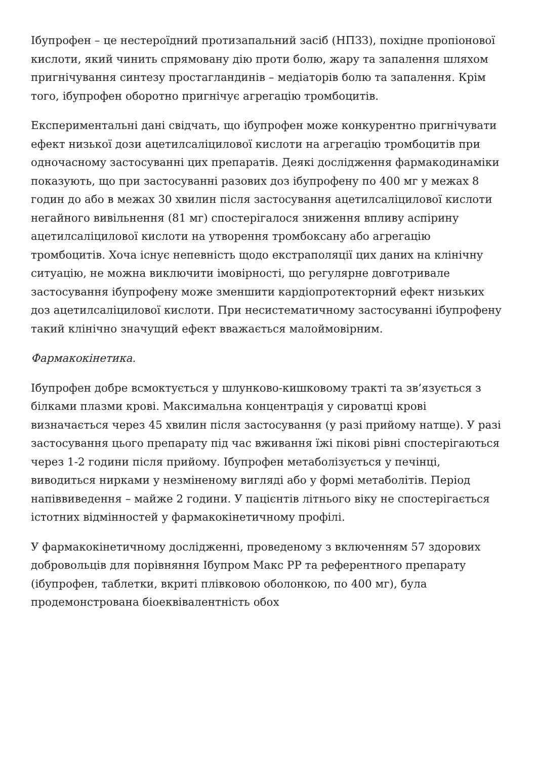Ібупрофен – це нестероїдний протизапальний засіб (НПЗЗ), похідне пропіонової кислоти, який чинить спрямовану дію проти болю, жару та запалення шляхом пригнічування синтезу простагландинів – медіаторів болю та запалення. Крім того, ібупрофен оборотно пригнічує агрегацію тромбоцитів.
Експериментальні дані свідчать, що ібупрофен може конкурентно пригнічувати ефект низької дози ацетилсаліцилової кислоти на агрегацію тромбоцитів при одночасному застосуванні цих препаратів. Деякі дослідження фармакодинаміки показують, що при застосуванні разових доз ібупрофену по 400 мг у межах 8 годин до або в межах 30 хвилин після застосування ацетилсаліцилової кислоти негайного вивільнення (81 мг) спостерігалося зниження впливу аспірину ацетилсаліцилової кислоти на утворення тромбоксану або агрегацію тромбоцитів. Хоча існує непевність щодо екстраполяції цих даних на клінічну ситуацію, не можна виключити імовірності, що регулярне довготривале застосування ібупрофену може зменшити кардіопротекторний ефект низьких доз ацетилсаліцилової кислоти. При несистематичному застосуванні ібупрофену такий клінічно значущий ефект вважається малоймовірним.
Фармакокінетика.
Ібупрофен добре всмоктується у шлунково-кишковому тракті та зв’язується з білками плазми крові. Максимальна концентрація у сироватці крові визначається через 45 хвилин після застосування (у разі прийому натще). У разі застосування цього препарату під час вживання їжі пікові рівні спостерігаються через 1-2 години після прийому. Ібупрофен метаболізується у печінці, виводиться нирками у незміненому вигляді або у формі метаболітів. Період напіввиведення – майже 2 години. У пацієнтів літнього віку не спостерігається істотних відмінностей у фармакокінетичному профілі.
У фармакокінетичному дослідженні, проведеному з включенням 57 здорових добровольців для порівняння Ібупром Макс РР та референтного препарату (ібупрофен, таблетки, вкриті плівковою оболонкою, по 400 мг), була продемонстрована біоеквівалентність обох